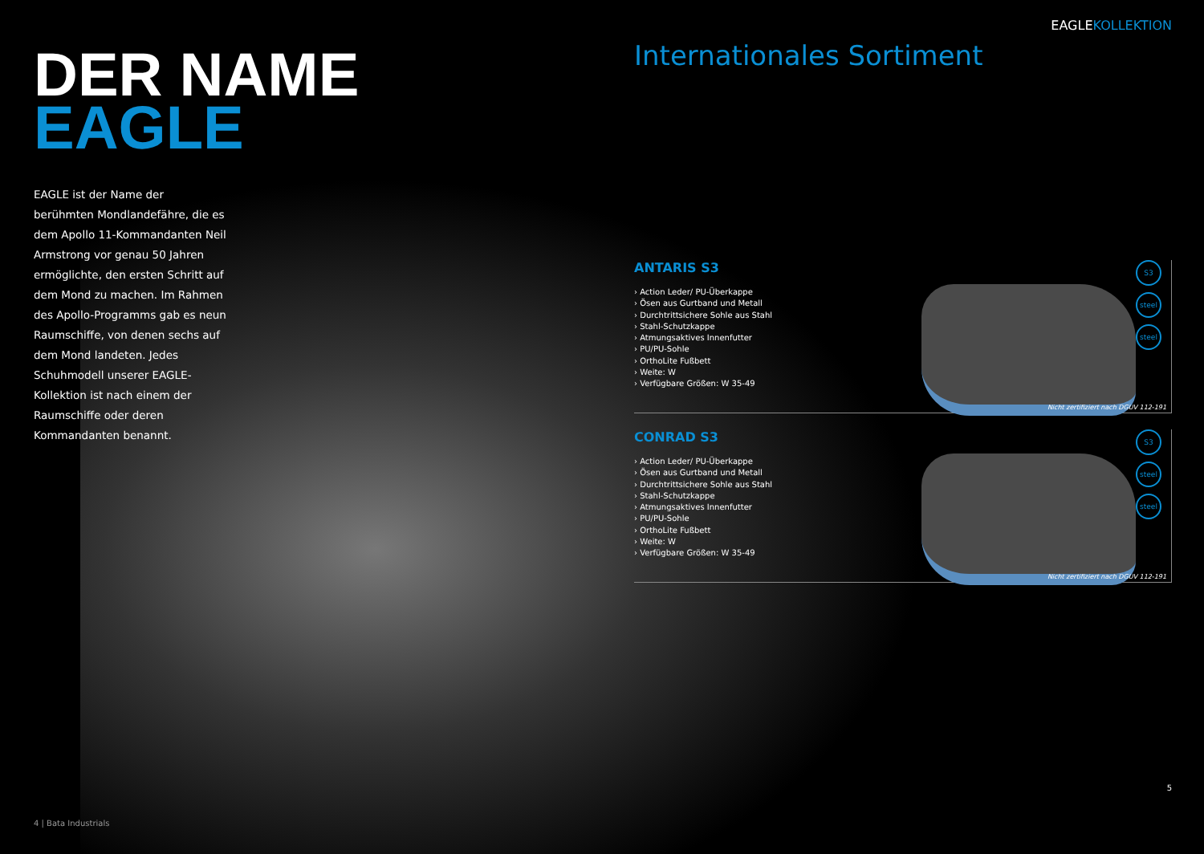DER NAME
EAGLE
EAGLE ist der Name der berühmten Mondlandefähre, die es dem Apollo 11-Kommandanten Neil Armstrong vor genau 50 Jahren ermöglichte, den ersten Schritt auf dem Mond zu machen. Im Rahmen des Apollo-Programms gab es neun Raumschiffe, von denen sechs auf dem Mond landeten. Jedes Schuhmodell unserer EAGLE-Kollektion ist nach einem der Raumschiffe oder deren Kommandanten benannt.
4 | Bata Industrials
EAGLEKOLLEKTION
Internationales Sortiment
ANTARIS S3
› Action Leder/ PU-Überkappe
› Ösen aus Gurtband und Metall
› Durchtrittsichere Sohle aus Stahl
› Stahl-Schutzkappe
› Atmungsaktives Innenfutter
› PU/PU-Sohle
› OrthoLite Fußbett
› Weite: W
› Verfügbare Größen: W 35-49
S3
steel
steel
Nicht zertifiziert nach DGUV 112-191
CONRAD S3
› Action Leder/ PU-Überkappe
› Ösen aus Gurtband und Metall
› Durchtrittsichere Sohle aus Stahl
› Stahl-Schutzkappe
› Atmungsaktives Innenfutter
› PU/PU-Sohle
› OrthoLite Fußbett
› Weite: W
› Verfügbare Größen: W 35-49
S3
steel
steel
Nicht zertifiziert nach DGUV 112-191
5